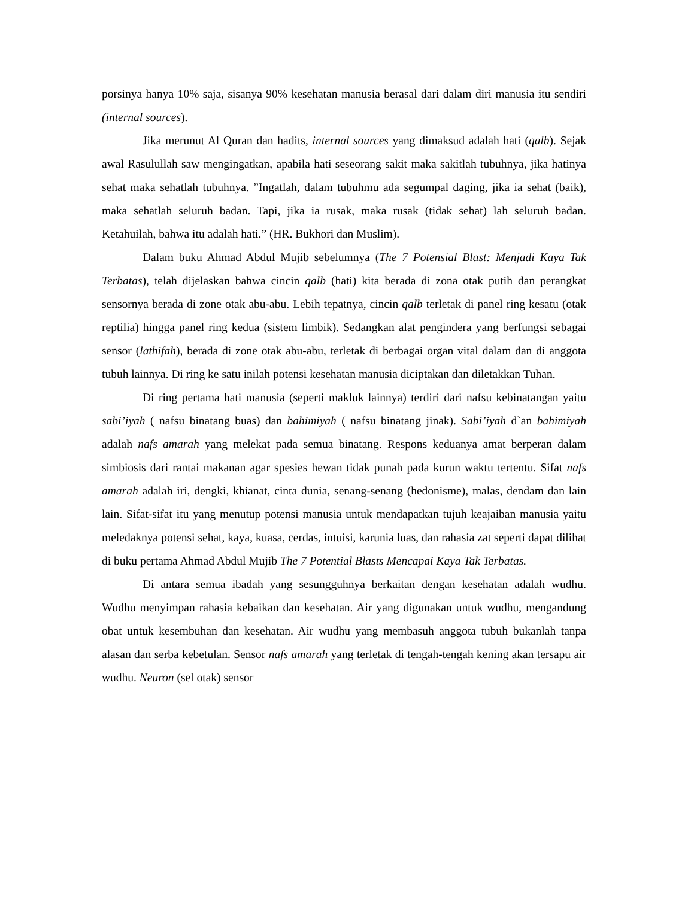porsinya hanya 10% saja, sisanya 90% kesehatan manusia berasal dari dalam diri manusia itu sendiri (internal sources).
Jika merunut Al Quran dan hadits, internal sources yang dimaksud adalah hati (qalb). Sejak awal Rasulullah saw mengingatkan, apabila hati seseorang sakit maka sakitlah tubuhnya, jika hatinya sehat maka sehatlah tubuhnya. ”Ingatlah, dalam tubuhmu ada segumpal daging, jika ia sehat (baik), maka sehatlah seluruh badan. Tapi, jika ia rusak, maka rusak (tidak sehat) lah seluruh badan. Ketahuilah, bahwa itu adalah hati.” (HR. Bukhori dan Muslim).
Dalam buku Ahmad Abdul Mujib sebelumnya (The 7 Potensial Blast: Menjadi Kaya Tak Terbatas), telah dijelaskan bahwa cincin qalb (hati) kita berada di zona otak putih dan perangkat sensornya berada di zone otak abu-abu. Lebih tepatnya, cincin qalb terletak di panel ring kesatu (otak reptilia) hingga panel ring kedua (sistem limbik). Sedangkan alat pengindera yang berfungsi sebagai sensor (lathifah), berada di zone otak abu-abu, terletak di berbagai organ vital dalam dan di anggota tubuh lainnya. Di ring ke satu inilah potensi kesehatan manusia diciptakan dan diletakkan Tuhan.
Di ring pertama hati manusia (seperti makluk lainnya) terdiri dari nafsu kebinatangan yaitu sabi’iyah ( nafsu binatang buas) dan bahimiyah ( nafsu binatang jinak). Sabi’iyah d`an bahimiyah adalah nafs amarah yang melekat pada semua binatang. Respons keduanya amat berperan dalam simbiosis dari rantai makanan agar spesies hewan tidak punah pada kurun waktu tertentu. Sifat nafs amarah adalah iri, dengki, khianat, cinta dunia, senang-senang (hedonisme), malas, dendam dan lain lain. Sifat-sifat itu yang menutup potensi manusia untuk mendapatkan tujuh keajaiban manusia yaitu meledaknya potensi sehat, kaya, kuasa, cerdas, intuisi, karunia luas, dan rahasia zat seperti dapat dilihat di buku pertama Ahmad Abdul Mujib The 7 Potential Blasts Mencapai Kaya Tak Terbatas.
Di antara semua ibadah yang sesungguhnya berkaitan dengan kesehatan adalah wudhu. Wudhu menyimpan rahasia kebaikan dan kesehatan. Air yang digunakan untuk wudhu, mengandung obat untuk kesembuhan dan kesehatan. Air wudhu yang membasuh anggota tubuh bukanlah tanpa alasan dan serba kebetulan. Sensor nafs amarah yang terletak di tengah-tengah kening akan tersapu air wudhu. Neuron (sel otak) sensor